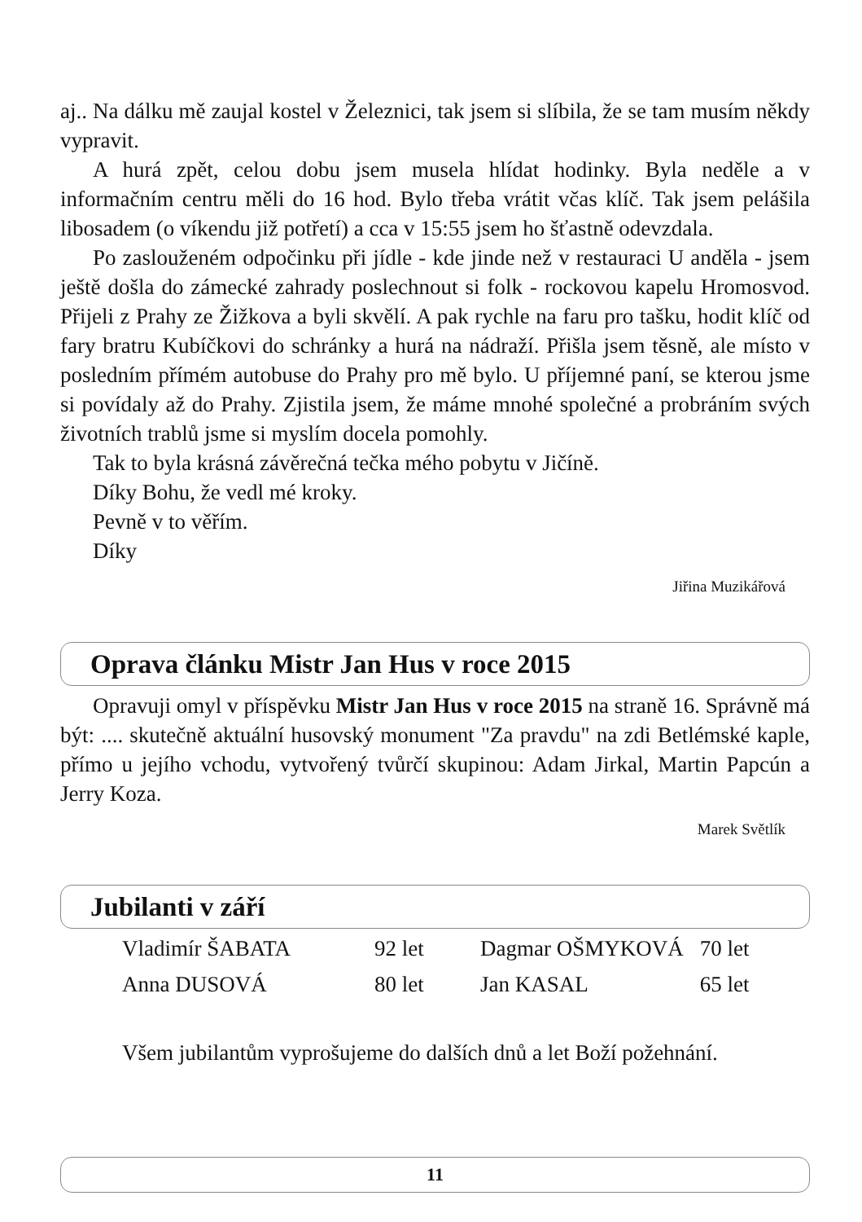aj.. Na dálku mě zaujal kostel v Železnici, tak jsem si slíbila, že se tam musím někdy vypravit.
A hurá zpět, celou dobu jsem musela hlídat hodinky. Byla neděle a v informačním centru měli do 16 hod. Bylo třeba vrátit včas klíč. Tak jsem pelášila libosadem (o víkendu již potřetí) a cca v 15:55 jsem ho šťastně odevzdala.
Po zaslouženém odpočinku při jídle - kde jinde než v restauraci U anděla - jsem ještě došla do zámecké zahrady poslechnout si folk - rockovou kapelu Hromosvod. Přijeli z Prahy ze Žižkova a byli skvělí. A pak rychle na faru pro tašku, hodit klíč od fary bratru Kubíčkovi do schránky a hurá na nádraží. Přišla jsem těsně, ale místo v posledním přímém autobuse do Prahy pro mě bylo. U příjemné paní, se kterou jsme si povídaly až do Prahy. Zjistila jsem, že máme mnohé společné a probráním svých životních trablů jsme si myslím docela pomohly.
Tak to byla krásná závěrečná tečka mého pobytu v Jičíně.
Díky Bohu, že vedl mé kroky.
Pevně v to věřím.
Díky
Jiřina Muzikářová
Oprava článku Mistr Jan Hus v roce 2015
Opravuji omyl v příspěvku Mistr Jan Hus v roce 2015 na straně 16. Správně má být: .... skutečně aktuální husovský monument "Za pravdu" na zdi Betlémské kaple, přímo u jejího vchodu, vytvořený tvůrčí skupinou: Adam Jirkal, Martin Papcún a Jerry Koza.
Marek Světlík
Jubilanti v září
| Vladimír ŠABATA | 92 let | Dagmar OŠMYKOVÁ | 70 let |
| Anna DUSOVÁ | 80 let | Jan KASAL | 65 let |
Všem jubilantům vyprošujeme do dalších dnů a let Boží požehnání.
11